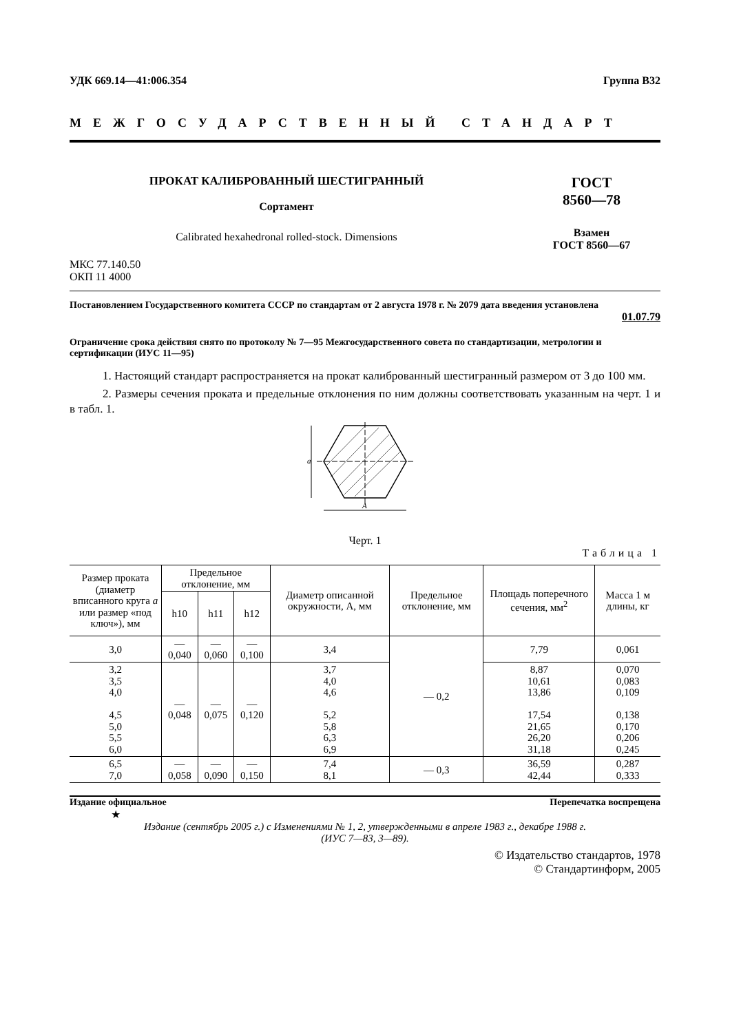УДК 669.14—41:006.354 Группа В32
МЕЖГОСУДАРСТВЕННЫЙ СТАНДАРТ
ПРОКАТ КАЛИБРОВАННЫЙ ШЕСТИГРАННЫЙ
Сортамент
Calibrated hexahedronal rolled-stock. Dimensions
ГОСТ
8560—78
Взамен
ГОСТ 8560—67
МКС 77.140.50
ОКП 11 4000
Постановлением Государственного комитета СССР по стандартам от 2 августа 1978 г. № 2079 дата введения установлена
01.07.79
Ограничение срока действия снято по протоколу № 7—95 Межгосударственного совета по стандартизации, метрологии и сертификации (ИУС 11—95)
1. Настоящий стандарт распространяется на прокат калиброванный шестигранный размером от 3 до 100 мм.
2. Размеры сечения проката и предельные отклонения по ним должны соответствовать указанным на черт. 1 и в табл. 1.
a
A
Черт. 1
Таблица 1
| Размер проката (диаметр вписанного круга a или размер «под ключ»), мм | Предельное отклонение, мм | | | Диаметр описанной окружности, А, мм | Предельное отклонение, мм | Площадь поперечного сечения, мм<sup>2</sup> | Масса 1 м длины, кг |
| --- | --- | --- | --- | --- | --- | --- | --- |
| | h10 | h11 | h12 | | | | |
| 3,0 | — 0,040 | — 0,060 | — 0,100 | 3,4 | — 0,2 | 7,79 | 0,061 |
| 3,2 3,5 4,0 4,5 5,0 5,5 6,0 | — 0,048 | — 0,075 | — 0,120 | 3,7 4,0 4,6 5,2 5,8 6,3 6,9 | | 8,87 10,61 13,86 17,54 21,65 26,20 31,18 | 0,070 0,083 0,109 0,138 0,170 0,206 0,245 |
| 6,5 7,0 | — 0,058 | — 0,090 | — 0,150 | 7,4 8,1 | — 0,3 | 36,59 42,44 | 0,287 0,333 |
Издание официальное Перепечатка воспрещена
★
Издание (сентябрь 2005 г.) с Изменениями № 1, 2, утвержденными в апреле 1983 г., декабре 1988 г.
(ИУС 7—83, 3—89).
© Издательство стандартов, 1978
© Стандартинформ, 2005